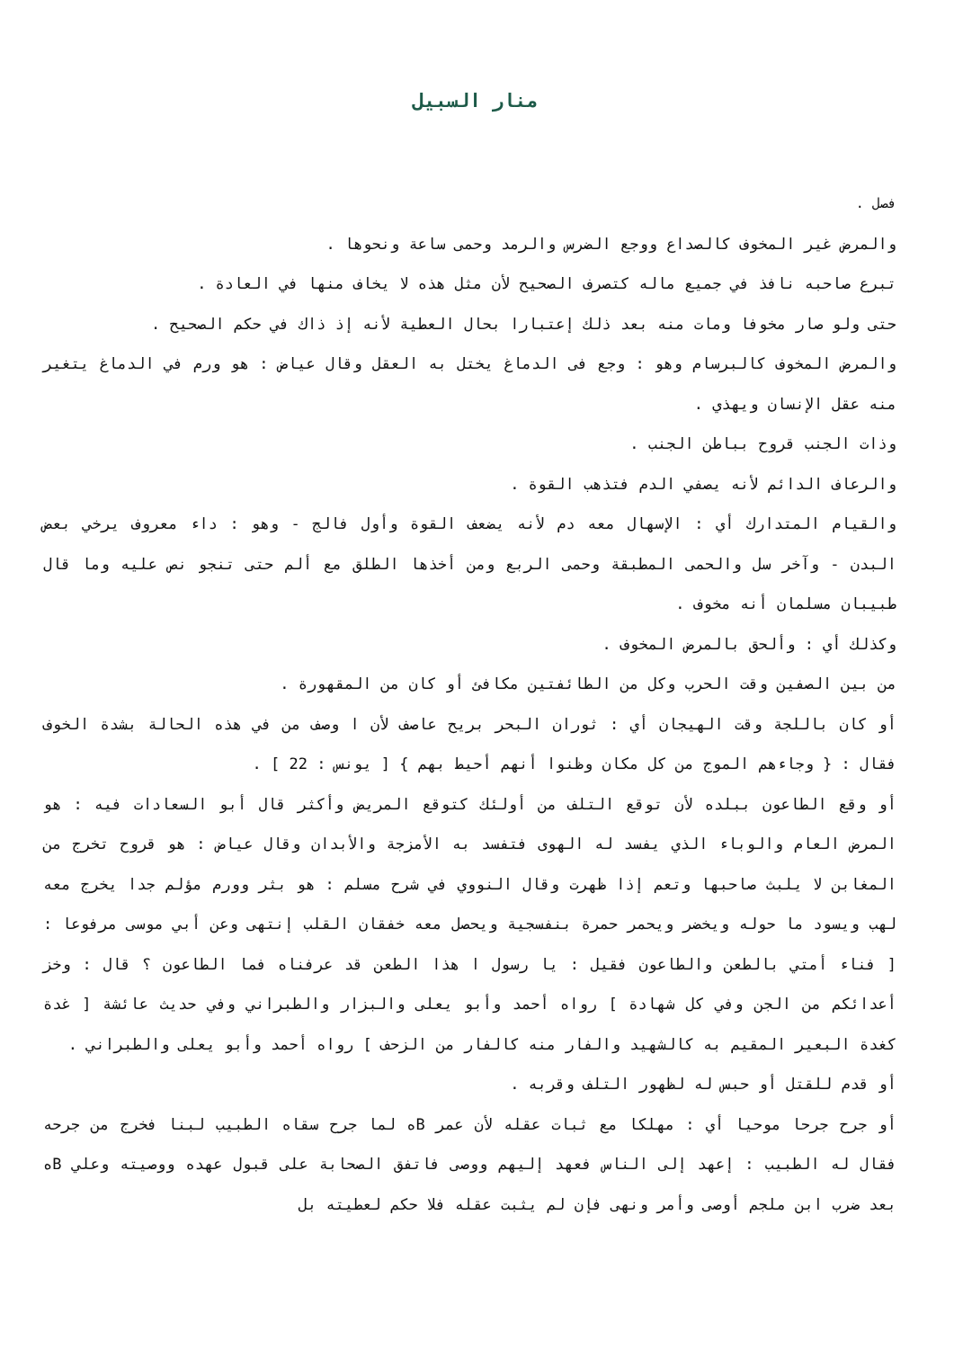منار السبيل
فصل .
والمرض غير المخوف كالصداع ووجع الضرس والرمد وحمى ساعة ونحوها .
تبرع صاحبه نافذ في جميع ماله كتصرف الصحيح لأن مثل هذه لا يخاف منها في العادة .
حتى ولو صار مخوفا ومات منه بعد ذلك إعتبارا بحال العطية لأنه إذ ذاك في حكم الصحيح .
والمرض المخوف كالبرسام وهو : وجع فى الدماغ يختل به العقل وقال عياض : هو ورم في الدماغ يتغير منه عقل الإنسان ويهذي .
وذات الجنب قروح بباطن الجنب .
والرعاف الدائم لأنه يصفي الدم فتذهب القوة .
والقيام المتدارك أي : الإسهال معه دم لأنه يضعف القوة وأول فالج - وهو : داء معروف يرخي بعض البدن - وآخر سل والحمى المطبقة وحمى الربع ومن أخذها الطلق مع ألم حتى تنجو نص عليه وما قال طبيبان مسلمان أنه مخوف .
وكذلك أي : وألحق بالمرض المخوف .
من بين الصفين وقت الحرب وكل من الطائفتين مكافئ أو كان من المقهورة .
أو كان باللجة وقت الهيجان أي : ثوران البحر بريح عاصف لأن ا وصف من في هذه الحالة بشدة الخوف فقال : { وجاءهم الموج من كل مكان وظنوا أنهم أحيط بهم } [ يونس : 22 ] .
أو وقع الطاعون ببلده لأن توقع التلف من أولئك كتوقع المريض وأكثر قال أبو السعادات فيه : هو المرض العام والوباء الذي يفسد له الهوى فتفسد به الأمزجة والأبدان وقال عياض : هو قروح تخرج من المغابن لا يلبث صاحبها وتعم إذا ظهرت وقال النووي في شرح مسلم : هو بثر وورم مؤلم جدا يخرج معه لهب ويسود ما حوله ويخضر ويحمر حمرة بنفسجية ويحصل معه خفقان القلب إنتهى وعن أبي موسى مرفوعا : [ فناء أمتي بالطعن والطاعون فقيل : يا رسول ا هذا الطعن قد عرفناه فما الطاعون ؟ قال : وخز أعدائكم من الجن وفي كل شهادة ] رواه أحمد وأبو يعلى والبزار والطبراني وفي حديث عائشة [ غدة كغدة البعير المقيم به كالشهيد والفار منه كالفار من الزحف ] رواه أحمد وأبو يعلى والطبراني .
أو قدم للقتل أو حبس له لظهور التلف وقربه .
أو جرح جرحا موحيا أي : مهلكا مع ثبات عقله لأن عمر Bه لما جرح سقاه الطبيب لبنا فخرج من جرحه فقال له الطبيب : إعهد إلى الناس فعهد إليهم ووصى فاتفق الصحابة على قبول عهده ووصيته وعلي Bه بعد ضرب ابن ملجم أوصى وأمر ونهى فإن لم يثبت عقله فلا حكم لعطيته بل